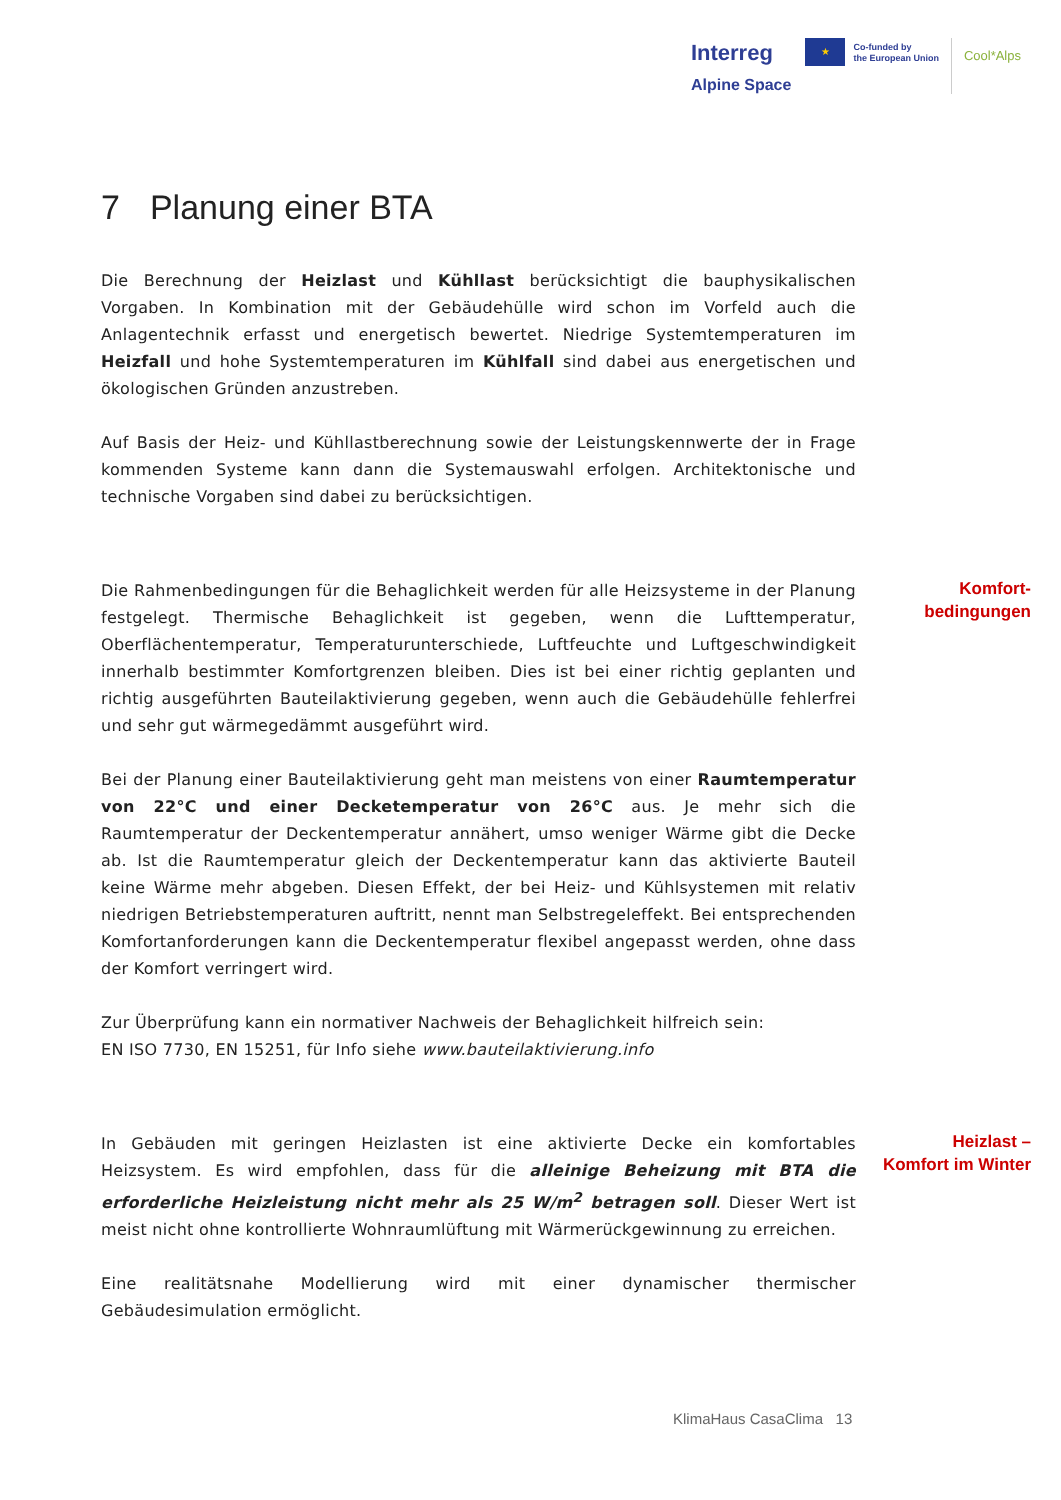Interreg
Alpine Space
★
Co-funded by
the European Union
Cool*Alps
7 Planung einer BTA
Die Berechnung der Heizlast und Kühllast berücksichtigt die bauphysikalischen Vorgaben. In Kombination mit der Gebäudehülle wird schon im Vorfeld auch die Anlagentechnik erfasst und energetisch bewertet. Niedrige Systemtemperaturen im Heizfall und hohe Systemtemperaturen im Kühlfall sind dabei aus energetischen und ökologischen Gründen anzustreben.
Auf Basis der Heiz- und Kühllastberechnung sowie der Leistungskennwerte der in Frage kommenden Systeme kann dann die Systemauswahl erfolgen. Architektonische und technische Vorgaben sind dabei zu berücksichtigen.
Die Rahmenbedingungen für die Behaglichkeit werden für alle Heizsysteme in der Planung festgelegt. Thermische Behaglichkeit ist gegeben, wenn die Lufttemperatur, Oberflächentemperatur, Temperaturunterschiede, Luftfeuchte und Luftgeschwindigkeit innerhalb bestimmter Komfortgrenzen bleiben. Dies ist bei einer richtig geplanten und richtig ausgeführten Bauteilaktivierung gegeben, wenn auch die Gebäudehülle fehlerfrei und sehr gut wärmegedämmt ausgeführt wird.
Bei der Planung einer Bauteilaktivierung geht man meistens von einer Raumtemperatur von 22°C und einer Decketemperatur von 26°C aus. Je mehr sich die Raumtemperatur der Deckentemperatur annähert, umso weniger Wärme gibt die Decke ab. Ist die Raumtemperatur gleich der Deckentemperatur kann das aktivierte Bauteil keine Wärme mehr abgeben. Diesen Effekt, der bei Heiz- und Kühlsystemen mit relativ niedrigen Betriebstemperaturen auftritt, nennt man Selbstregeleffekt. Bei entsprechenden Komfortanforderungen kann die Deckentemperatur flexibel angepasst werden, ohne dass der Komfort verringert wird.
Zur Überprüfung kann ein normativer Nachweis der Behaglichkeit hilfreich sein:
EN ISO 7730, EN 15251, für Info siehe www.bauteilaktivierung.info
Komfort-
bedingungen
In Gebäuden mit geringen Heizlasten ist eine aktivierte Decke ein komfortables Heizsystem. Es wird empfohlen, dass für die alleinige Beheizung mit BTA die erforderliche Heizleistung nicht mehr als 25 W/m<sup>2</sup> betragen soll. Dieser Wert ist meist nicht ohne kontrollierte Wohnraumlüftung mit Wärmerückgewinnung zu erreichen.
Eine realitätsnahe Modellierung wird mit einer dynamischer thermischer Gebäudesimulation ermöglicht.
Heizlast –
Komfort im Winter
KlimaHaus CasaClima 13